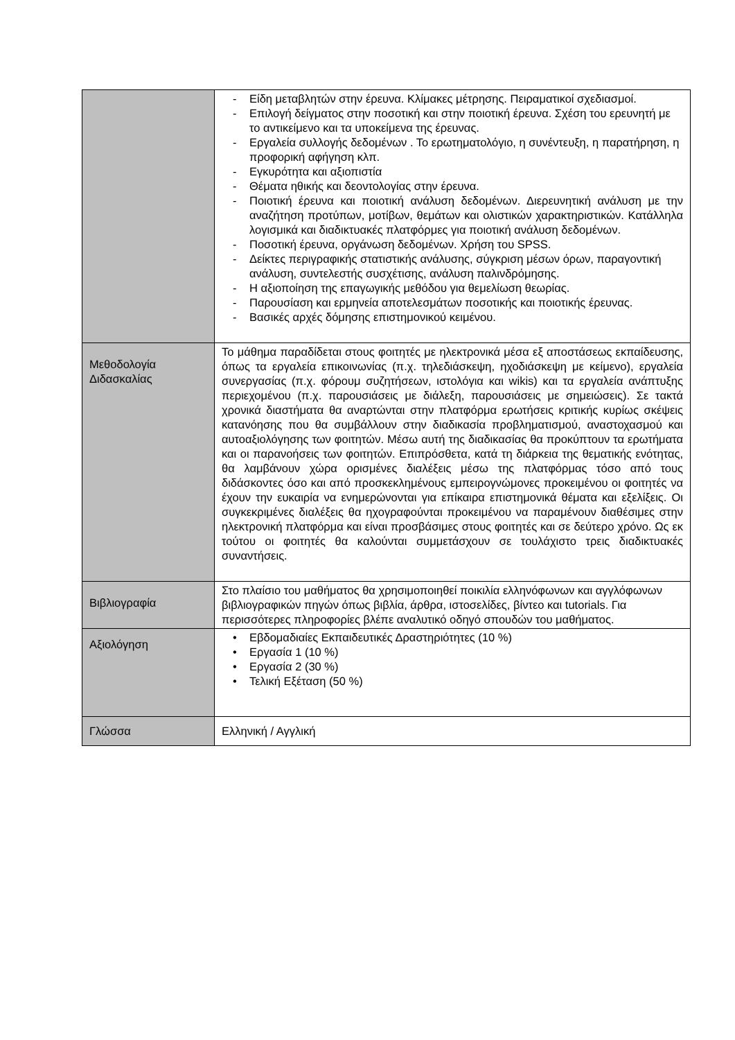| | - Είδη μεταβλητών στην έρευνα. Κλίμακες μέτρησης. Πειραματικοί σχεδιασμοί. - Επιλογή δείγματος στην ποσοτική και στην ποιοτική έρευνα. Σχέση του ερευνητή με το αντικείμενο και τα υποκείμενα της έρευνας. - Εργαλεία συλλογής δεδομένων . Το ερωτηματολόγιο, η συνέντευξη, η παρατήρηση, η προφορική αφήγηση κλπ. - Εγκυρότητα και αξιοπιστία - Θέματα ηθικής και δεοντολογίας στην έρευνα. - Ποιοτική έρευνα και ποιοτική ανάλυση δεδομένων. Διερευνητική ανάλυση με την αναζήτηση προτύπων, μοτίβων, θεμάτων και ολιστικών χαρακτηριστικών. Κατάλληλα λογισμικά και διαδικτυακές πλατφόρμες για ποιοτική ανάλυση δεδομένων. - Ποσοτική έρευνα, οργάνωση δεδομένων. Χρήση του SPSS. - Δείκτες περιγραφικής στατιστικής ανάλυσης, σύγκριση μέσων όρων, παραγοντική ανάλυση, συντελεστής συσχέτισης, ανάλυση παλινδρόμησης. - Η αξιοποίηση της επαγωγικής μεθόδου για θεμελίωση θεωρίας. - Παρουσίαση και ερμηνεία αποτελεσμάτων ποσοτικής και ποιοτικής έρευνας. - Βασικές αρχές δόμησης επιστημονικού κειμένου. |
| Μεθοδολογία Διδασκαλίας | Το μάθημα παραδίδεται στους φοιτητές με ηλεκτρονικά μέσα εξ αποστάσεως εκπαίδευσης, όπως τα εργαλεία επικοινωνίας (π.χ. τηλεδιάσκεψη, ηχοδιάσκεψη με κείμενο), εργαλεία συνεργασίας (π.χ. φόρουμ συζητήσεων, ιστολόγια και wikis) και τα εργαλεία ανάπτυξης περιεχομένου (π.χ. παρουσιάσεις με διάλεξη, παρουσιάσεις με σημειώσεις). Σε τακτά χρονικά διαστήματα θα αναρτώνται στην πλατφόρμα ερωτήσεις κριτικής κυρίως σκέψεις κατανόησης που θα συμβάλλουν στην διαδικασία προβληματισμού, αναστοχασμού και αυτοαξιολόγησης των φοιτητών. Μέσω αυτή της διαδικασίας θα προκύπτουν τα ερωτήματα και οι παρανοήσεις των φοιτητών. Επιπρόσθετα, κατά τη διάρκεια της θεματικής ενότητας, θα λαμβάνουν χώρα ορισμένες διαλέξεις μέσω της πλατφόρμας τόσο από τους διδάσκοντες όσο και από προσκεκλημένους εμπειρογνώμονες προκειμένου οι φοιτητές να έχουν την ευκαιρία να ενημερώνονται για επίκαιρα επιστημονικά θέματα και εξελίξεις. Οι συγκεκριμένες διαλέξεις θα ηχογραφούνται προκειμένου να παραμένουν διαθέσιμες στην ηλεκτρονική πλατφόρμα και είναι προσβάσιμες στους φοιτητές και σε δεύτερο χρόνο. Ως εκ τούτου οι φοιτητές θα καλούνται συμμετάσχουν σε τουλάχιστο τρεις διαδικτυακές συναντήσεις. |
| Βιβλιογραφία | Στο πλαίσιο του μαθήματος θα χρησιμοποιηθεί ποικιλία ελληνόφωνων και αγγλόφωνων βιβλιογραφικών πηγών όπως βιβλία, άρθρα, ιστοσελίδες, βίντεο και tutorials. Για περισσότερες πληροφορίες βλέπε αναλυτικό οδηγό σπουδών του μαθήματος. |
| Αξιολόγηση | • Εβδομαδιαίες Εκπαιδευτικές Δραστηριότητες (10 %) • Εργασία 1 (10 %) • Εργασία 2 (30 %) • Τελική Εξέταση (50 %) |
| Γλώσσα | Ελληνική / Αγγλική |